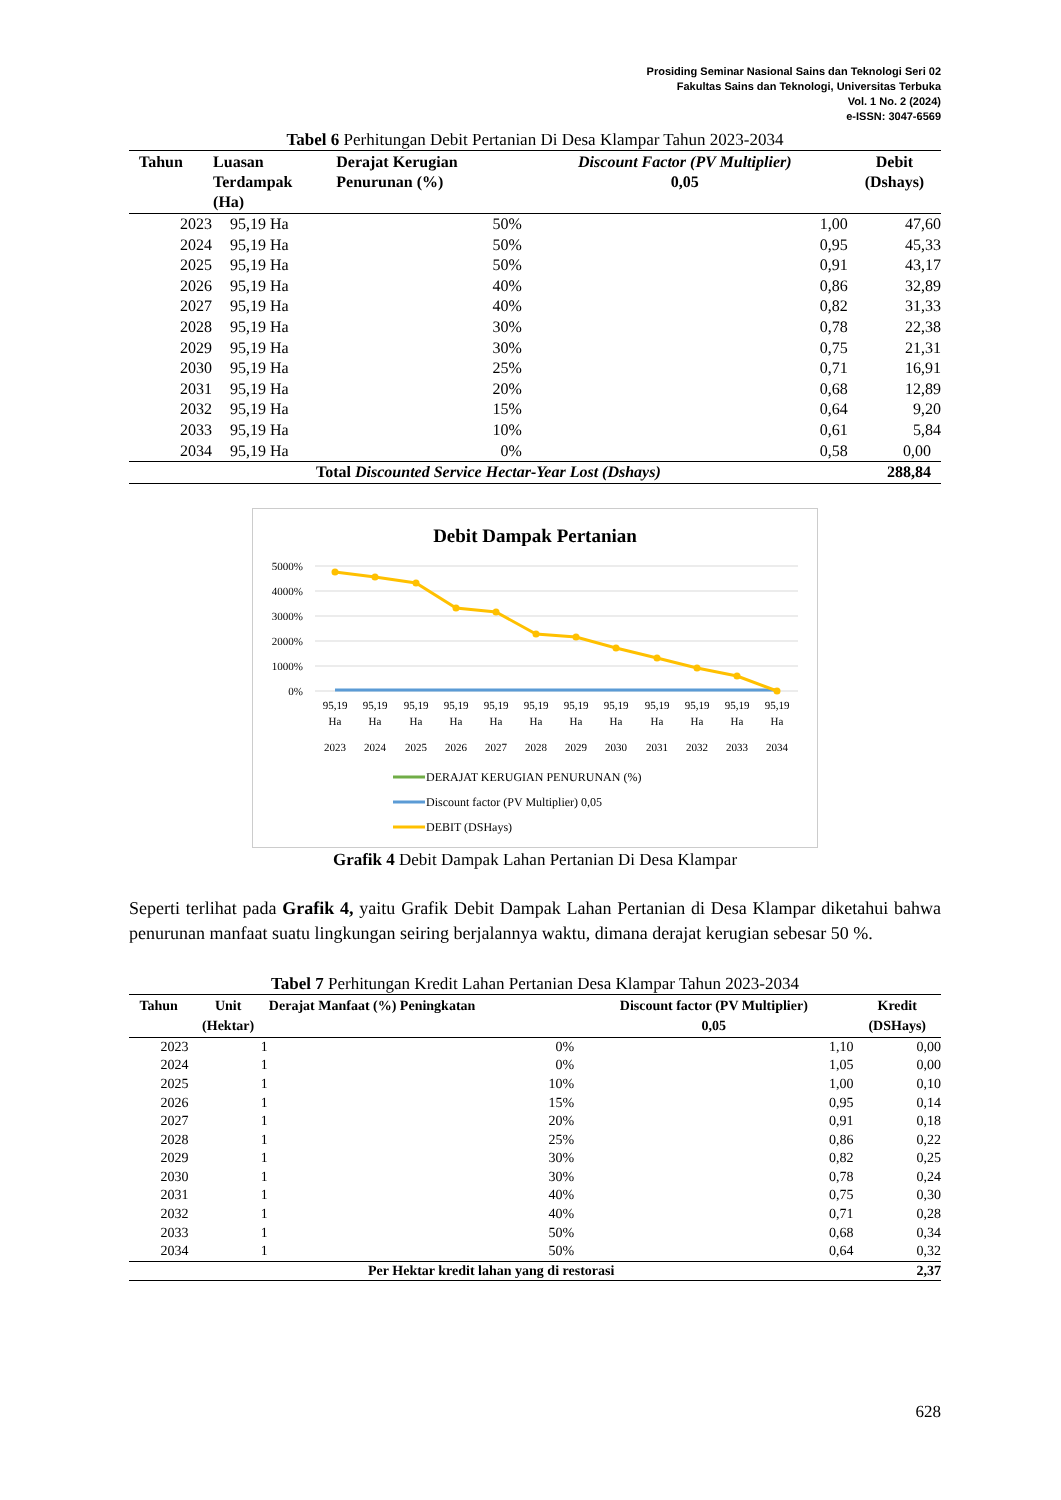Prosiding Seminar Nasional Sains dan Teknologi Seri 02
Fakultas Sains dan Teknologi, Universitas Terbuka
Vol. 1 No. 2 (2024)
e-ISSN: 3047-6569
Tabel 6 Perhitungan Debit Pertanian Di Desa Klampar Tahun 2023-2034
| Tahun | Luasan Terdampak (Ha) | Derajat Kerugian Penurunan (%) | Discount Factor (PV Multiplier) 0,05 | Debit (Dshays) |
| --- | --- | --- | --- | --- |
| 2023 | 95,19 Ha | 50% | 1,00 | 47,60 |
| 2024 | 95,19 Ha | 50% | 0,95 | 45,33 |
| 2025 | 95,19 Ha | 50% | 0,91 | 43,17 |
| 2026 | 95,19 Ha | 40% | 0,86 | 32,89 |
| 2027 | 95,19 Ha | 40% | 0,82 | 31,33 |
| 2028 | 95,19 Ha | 30% | 0,78 | 22,38 |
| 2029 | 95,19 Ha | 30% | 0,75 | 21,31 |
| 2030 | 95,19 Ha | 25% | 0,71 | 16,91 |
| 2031 | 95,19 Ha | 20% | 0,68 | 12,89 |
| 2032 | 95,19 Ha | 15% | 0,64 | 9,20 |
| 2033 | 95,19 Ha | 10% | 0,61 | 5,84 |
| 2034 | 95,19 Ha | 0% | 0,58 | 0,00 |
| Total Discounted Service Hectar-Year Lost (Dshays) | | | | 288,84 |
Debit Dampak Pertanian
5000%
4000%
3000%
2000%
1000%
0%
95,19
95,19
95,19
95,19
95,19
95,19
95,19
95,19
95,19
95,19
95,19
95,19
Ha
Ha
Ha
Ha
Ha
Ha
Ha
Ha
Ha
Ha
Ha
Ha
2023
2024
2025
2026
2027
2028
2029
2030
2031
2032
2033
2034
DERAJAT KERUGIAN PENURUNAN (%)
Discount factor (PV Multiplier) 0,05
DEBIT (DSHays)
Grafik 4 Debit Dampak Lahan Pertanian Di Desa Klampar
Seperti terlihat pada Grafik 4, yaitu Grafik Debit Dampak Lahan Pertanian di Desa Klampar diketahui bahwa penurunan manfaat suatu lingkungan seiring berjalannya waktu, dimana derajat kerugian sebesar 50 %.
Tabel 7 Perhitungan Kredit Lahan Pertanian Desa Klampar Tahun 2023-2034
| Tahun | Unit (Hektar) | Derajat Manfaat (%) Peningkatan | Discount factor (PV Multiplier) 0,05 | Kredit (DSHays) |
| --- | --- | --- | --- | --- |
| 2023 | 1 | 0% | 1,10 | 0,00 |
| 2024 | 1 | 0% | 1,05 | 0,00 |
| 2025 | 1 | 10% | 1,00 | 0,10 |
| 2026 | 1 | 15% | 0,95 | 0,14 |
| 2027 | 1 | 20% | 0,91 | 0,18 |
| 2028 | 1 | 25% | 0,86 | 0,22 |
| 2029 | 1 | 30% | 0,82 | 0,25 |
| 2030 | 1 | 30% | 0,78 | 0,24 |
| 2031 | 1 | 40% | 0,75 | 0,30 |
| 2032 | 1 | 40% | 0,71 | 0,28 |
| 2033 | 1 | 50% | 0,68 | 0,34 |
| 2034 | 1 | 50% | 0,64 | 0,32 |
| Per Hektar kredit lahan yang di restorasi | | | | 2,37 |
628